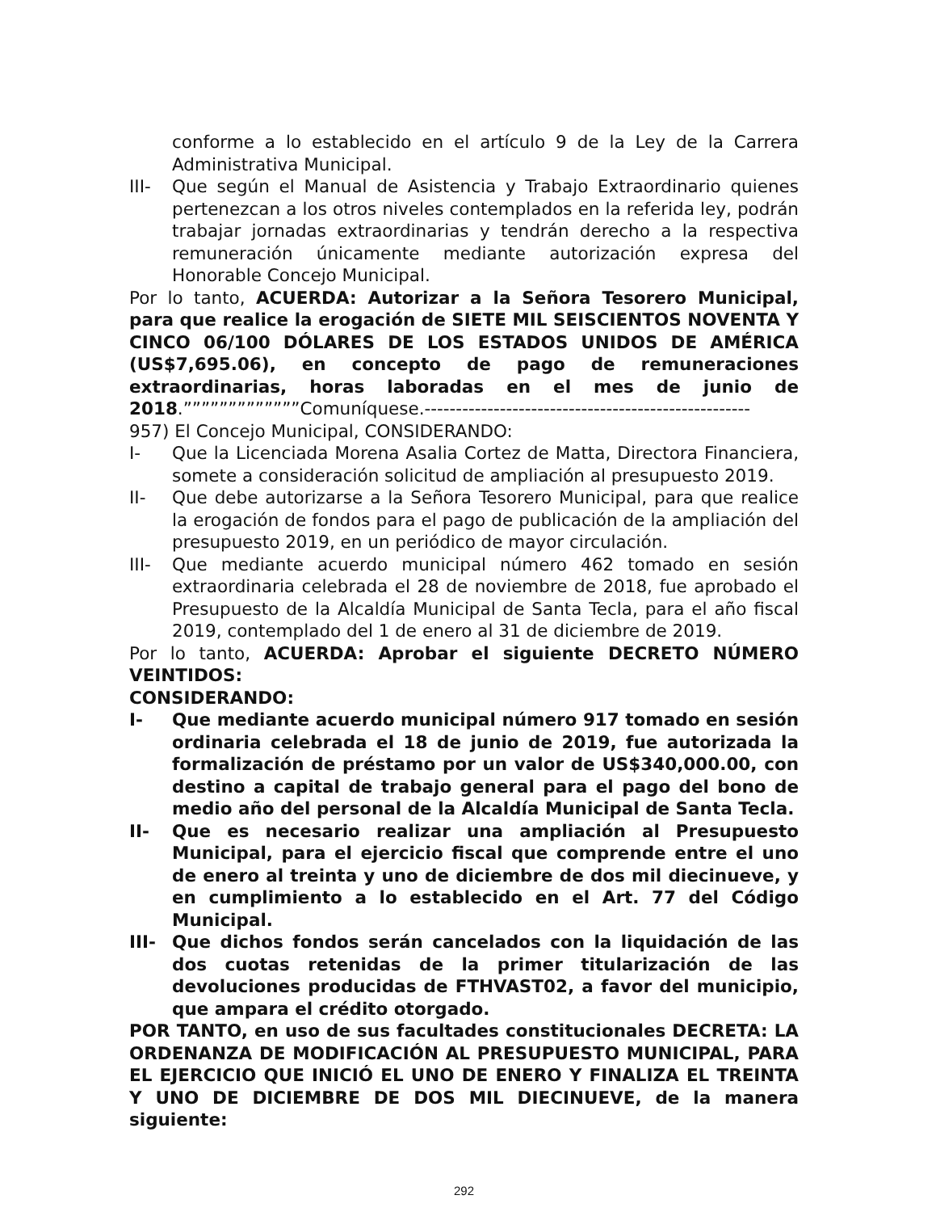conforme a lo establecido en el artículo 9 de la Ley de la Carrera Administrativa Municipal.
III- Que según el Manual de Asistencia y Trabajo Extraordinario quienes pertenezcan a los otros niveles contemplados en la referida ley, podrán trabajar jornadas extraordinarias y tendrán derecho a la respectiva remuneración únicamente mediante autorización expresa del Honorable Concejo Municipal.
Por lo tanto, ACUERDA: Autorizar a la Señora Tesorero Municipal, para que realice la erogación de SIETE MIL SEISCIENTOS NOVENTA Y CINCO 06/100 DÓLARES DE LOS ESTADOS UNIDOS DE AMÉRICA (US$7,695.06), en concepto de pago de remuneraciones extraordinarias, horas laboradas en el mes de junio de 2018.”””””””””””””Comuníquese.----------------------------------------------------
957) El Concejo Municipal, CONSIDERANDO:
I- Que la Licenciada Morena Asalia Cortez de Matta, Directora Financiera, somete a consideración solicitud de ampliación al presupuesto 2019.
II- Que debe autorizarse a la Señora Tesorero Municipal, para que realice la erogación de fondos para el pago de publicación de la ampliación del presupuesto 2019, en un periódico de mayor circulación.
III- Que mediante acuerdo municipal número 462 tomado en sesión extraordinaria celebrada el 28 de noviembre de 2018, fue aprobado el Presupuesto de la Alcaldía Municipal de Santa Tecla, para el año fiscal 2019, contemplado del 1 de enero al 31 de diciembre de 2019.
Por lo tanto, ACUERDA: Aprobar el siguiente DECRETO NÚMERO VEINTIDOS:
CONSIDERANDO:
I- Que mediante acuerdo municipal número 917 tomado en sesión ordinaria celebrada el 18 de junio de 2019, fue autorizada la formalización de préstamo por un valor de US$340,000.00, con destino a capital de trabajo general para el pago del bono de medio año del personal de la Alcaldía Municipal de Santa Tecla.
II- Que es necesario realizar una ampliación al Presupuesto Municipal, para el ejercicio fiscal que comprende entre el uno de enero al treinta y uno de diciembre de dos mil diecinueve, y en cumplimiento a lo establecido en el Art. 77 del Código Municipal.
III- Que dichos fondos serán cancelados con la liquidación de las dos cuotas retenidas de la primer titularización de las devoluciones producidas de FTHVAST02, a favor del municipio, que ampara el crédito otorgado.
POR TANTO, en uso de sus facultades constitucionales DECRETA: LA ORDENANZA DE MODIFICACIÓN AL PRESUPUESTO MUNICIPAL, PARA EL EJERCICIO QUE INICIÓ EL UNO DE ENERO Y FINALIZA EL TREINTA Y UNO DE DICIEMBRE DE DOS MIL DIECINUEVE, de la manera siguiente:
292